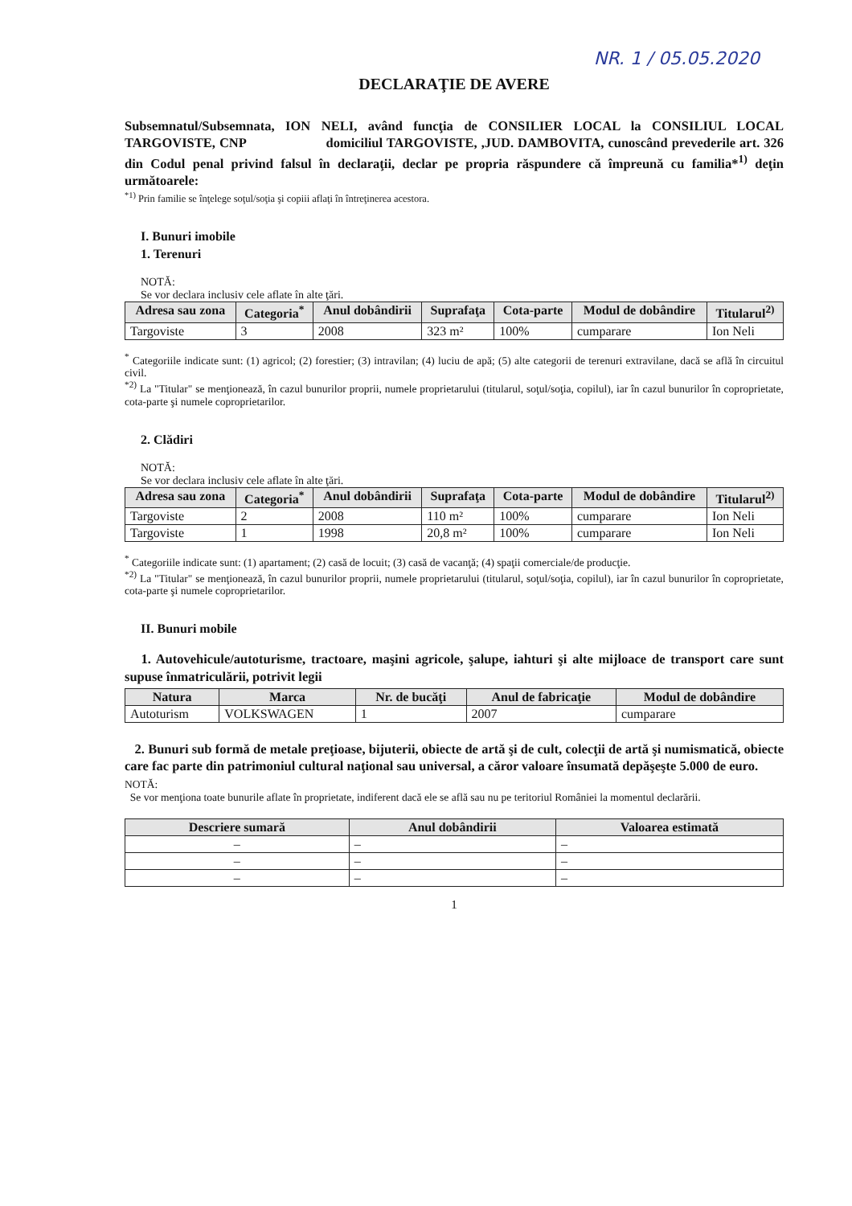NR. 1 / 05.05.2020
DECLARAŢIE DE AVERE
Subsemnatul/Subsemnata, ION NELI, având funcţia de CONSILIER LOCAL la CONSILIUL LOCAL TARGOVISTE, CNP domiciliul TARGOVISTE, ,JUD. DAMBOVITA, cunoscând prevederile art. 326 din Codul penal privind falsul în declaraţii, declar pe propria răspundere că împreună cu familia*<sup>1)</sup> deţin următoarele:
<sup>*1)</sup> Prin familie se înţelege soţul/soţia şi copiii aflaţi în întreţinerea acestora.
I. Bunuri imobile
1. Terenuri
NOTĂ:
Se vor declara inclusiv cele aflate în alte ţări.
| Adresa sau zona | Categoria<sup>*</sup> | Anul dobândirii | Suprafaţa | Cota-parte | Modul de dobândire | Titularul<sup>2)</sup> |
| --- | --- | --- | --- | --- | --- | --- |
| Targoviste | 3 | 2008 | 323 m² | 100% | cumparare | Ion Neli |
<sup>*</sup> Categoriile indicate sunt: (1) agricol; (2) forestier; (3) intravilan; (4) luciu de apă; (5) alte categorii de terenuri extravilane, dacă se află în circuitul civil.
<sup>*2)</sup> La "Titular" se menţionează, în cazul bunurilor proprii, numele proprietarului (titularul, soţul/soţia, copilul), iar în cazul bunurilor în coproprietate, cota-parte şi numele coproprietarilor.
2. Clădiri
NOTĂ:
Se vor declara inclusiv cele aflate în alte ţări.
| Adresa sau zona | Categoria<sup>*</sup> | Anul dobândirii | Suprafaţa | Cota-parte | Modul de dobândire | Titularul<sup>2)</sup> |
| --- | --- | --- | --- | --- | --- | --- |
| Targoviste | 2 | 2008 | 110 m² | 100% | cumparare | Ion Neli |
| Targoviste | 1 | 1998 | 20,8 m² | 100% | cumparare | Ion Neli |
<sup>*</sup> Categoriile indicate sunt: (1) apartament; (2) casă de locuit; (3) casă de vacanţă; (4) spaţii comerciale/de producţie.
<sup>*2)</sup> La "Titular" se menţionează, în cazul bunurilor proprii, numele proprietarului (titularul, soţul/soţia, copilul), iar în cazul bunurilor în coproprietate, cota-parte şi numele coproprietarilor.
II. Bunuri mobile
1. Autovehicule/autoturisme, tractoare, maşini agricole, şalupe, iahturi şi alte mijloace de transport care sunt supuse înmatriculării, potrivit legii
| Natura | Marca | Nr. de bucăţi | Anul de fabricaţie | Modul de dobândire |
| --- | --- | --- | --- | --- |
| Autoturism | VOLKSWAGEN | 1 | 2007 | cumparare |
2. Bunuri sub formă de metale preţioase, bijuterii, obiecte de artă şi de cult, colecţii de artă şi numismatică, obiecte care fac parte din patrimoniul cultural naţional sau universal, a căror valoare însumată depăşeşte 5.000 de euro.
NOTĂ:
Se vor menţiona toate bunurile aflate în proprietate, indiferent dacă ele se află sau nu pe teritoriul României la momentul declarării.
| Descriere sumară | Anul dobândirii | Valoarea estimată |
| --- | --- | --- |
| – | – | – |
| – | – | – |
| – | – | – |
1